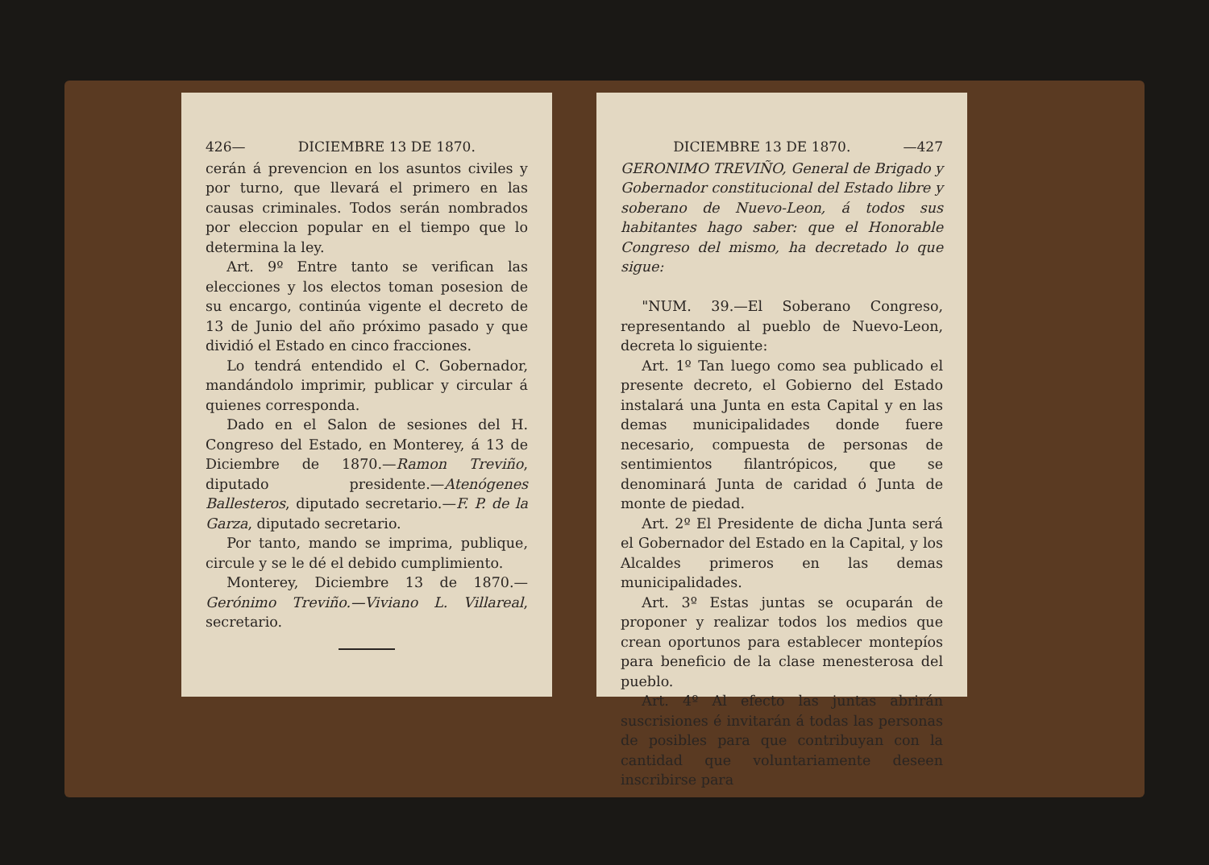426— DICIEMBRE 13 DE 1870.
cerán á prevencion en los asuntos civiles y por turno, que llevará el primero en las causas criminales. Todos serán nombrados por eleccion popular en el tiempo que lo determina la ley.
Art. 9º Entre tanto se verifican las elecciones y los electos toman posesion de su encargo, continúa vigente el decreto de 13 de Junio del año próximo pasado y que dividió el Estado en cinco fracciones.
Lo tendrá entendido el C. Gobernador, mandándolo imprimir, publicar y circular á quienes corresponda.
Dado en el Salon de sesiones del H. Congreso del Estado, en Monterey, á 13 de Diciembre de 1870.—Ramon Treviño, diputado presidente.—Atenógenes Ballesteros, diputado secretario.—F. P. de la Garza, diputado secretario.
Por tanto, mando se imprima, publique, circule y se le dé el debido cumplimiento.
Monterey, Diciembre 13 de 1870.—Gerónimo Treviño.—Viviano L. Villareal, secretario.
DICIEMBRE 13 DE 1870. —427
GERONIMO TREVIÑO, General de Brigado y Gobernador constitucional del Estado libre y soberano de Nuevo-Leon, á todos sus habitantes hago saber: que el Honorable Congreso del mismo, ha decretado lo que sigue:
"NUM. 39.—El Soberano Congreso, representando al pueblo de Nuevo-Leon, decreta lo siguiente:
Art. 1º Tan luego como sea publicado el presente decreto, el Gobierno del Estado instalará una Junta en esta Capital y en las demas municipalidades donde fuere necesario, compuesta de personas de sentimientos filantrópicos, que se denominará Junta de caridad ó Junta de monte de piedad.
Art. 2º El Presidente de dicha Junta será el Gobernador del Estado en la Capital, y los Alcaldes primeros en las demas municipalidades.
Art. 3º Estas juntas se ocuparán de proponer y realizar todos los medios que crean oportunos para establecer montepíos para beneficio de la clase menesterosa del pueblo.
Art. 4º Al efecto las juntas abrirán suscrisiones é invitarán á todas las personas de posibles para que contribuyan con la cantidad que voluntariamente deseen inscribirse para